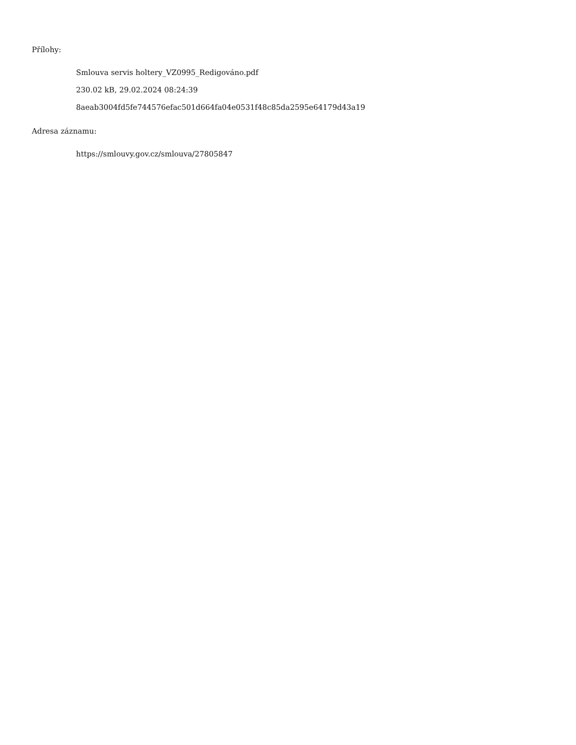Přílohy:
Smlouva servis holtery_VZ0995_Redigováno.pdf
230.02 kB, 29.02.2024 08:24:39
8aeab3004fd5fe744576efac501d664fa04e0531f48c85da2595e64179d43a19
Adresa záznamu:
https://smlouvy.gov.cz/smlouva/27805847